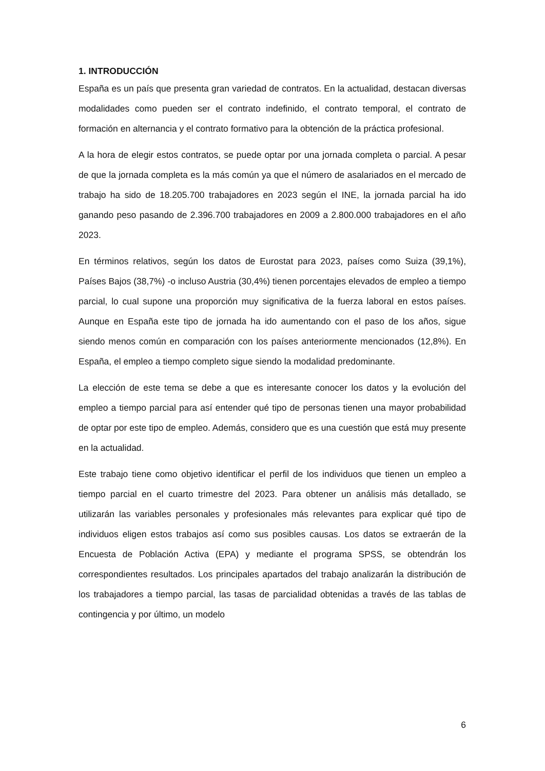1. INTRODUCCIÓN
España es un país que presenta gran variedad de contratos. En la actualidad, destacan diversas modalidades como pueden ser el contrato indefinido, el contrato temporal, el contrato de formación en alternancia y el contrato formativo para la obtención de la práctica profesional.
A la hora de elegir estos contratos, se puede optar por una jornada completa o parcial. A pesar de que la jornada completa es la más común ya que el número de asalariados en el mercado de trabajo ha sido de 18.205.700 trabajadores en 2023 según el INE, la jornada parcial ha ido ganando peso pasando de 2.396.700 trabajadores en 2009 a 2.800.000 trabajadores en el año 2023.
En términos relativos, según los datos de Eurostat para 2023, países como Suiza (39,1%), Países Bajos (38,7%) -o incluso Austria (30,4%) tienen porcentajes elevados de empleo a tiempo parcial, lo cual supone una proporción muy significativa de la fuerza laboral en estos países. Aunque en España este tipo de jornada ha ido aumentando con el paso de los años, sigue siendo menos común en comparación con los países anteriormente mencionados (12,8%). En España, el empleo a tiempo completo sigue siendo la modalidad predominante.
La elección de este tema se debe a que es interesante conocer los datos y la evolución del empleo a tiempo parcial para así entender qué tipo de personas tienen una mayor probabilidad de optar por este tipo de empleo. Además, considero que es una cuestión que está muy presente en la actualidad.
Este trabajo tiene como objetivo identificar el perfil de los individuos que tienen un empleo a tiempo parcial en el cuarto trimestre del 2023. Para obtener un análisis más detallado, se utilizarán las variables personales y profesionales más relevantes para explicar qué tipo de individuos eligen estos trabajos así como sus posibles causas. Los datos se extraerán de la Encuesta de Población Activa (EPA) y mediante el programa SPSS, se obtendrán los correspondientes resultados. Los principales apartados del trabajo analizarán la distribución de los trabajadores a tiempo parcial, las tasas de parcialidad obtenidas a través de las tablas de contingencia y por último, un modelo
6